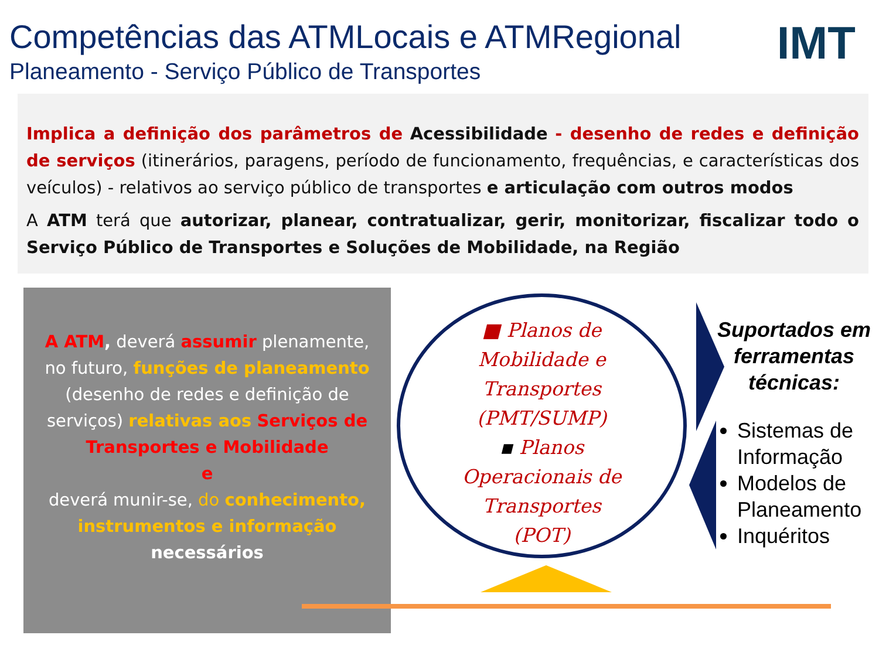Competências das ATMLocais e ATMRegional
IMT
Planeamento - Serviço Público de Transportes
Implica a definição dos parâmetros de Acessibilidade - desenho de redes e definição de serviços (itinerários, paragens, período de funcionamento, frequências, e características dos veículos) - relativos ao serviço público de transportes e articulação com outros modos
A ATM terá que autorizar, planear, contratualizar, gerir, monitorizar, fiscalizar todo o Serviço Público de Transportes e Soluções de Mobilidade, na Região
A ATM, deverá assumir plenamente, no futuro, funções de planeamento (desenho de redes e definição de serviços) relativas aos Serviços de Transportes e Mobilidade
e
deverá munir-se, do conhecimento, instrumentos e informação
necessários
■ Planos de
Mobilidade e
Transportes
(PMT/SUMP)
▪ Planos
Operacionais de
Transportes
(POT)
Suportados em ferramentas técnicas:
Sistemas de Informação
Modelos de Planeamento
Inquéritos